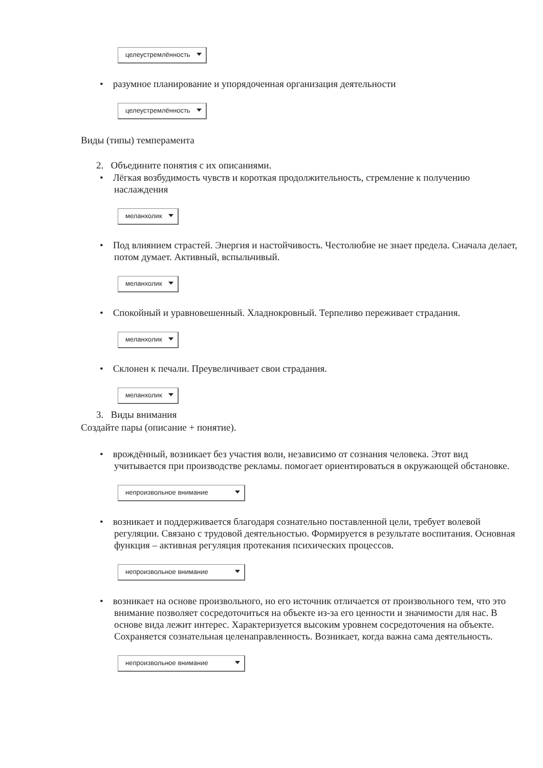целеустремлённость
• разумное планирование и упорядоченная организация деятельности
целеустремлённость
Виды (типы) темперамента
2. Объедините понятия с их описаниями.
• Лёгкая возбудимость чувств и короткая продолжительность, стремление к получению наслаждения
меланхолик
• Под влиянием страстей. Энергия и настойчивость. Честолюбие не знает предела. Сначала делает, потом думает. Активный, вспыльчивый.
меланхолик
• Спокойный и уравновешенный. Хладнокровный. Терпеливо переживает страдания.
меланхолик
• Склонен к печали. Преувеличивает свои страдания.
меланхолик
3. Виды внимания
Создайте пары (описание + понятие).
• врождённый, возникает без участия воли, независимо от сознания человека. Этот вид учитывается при производстве рекламы. помогает ориентироваться в окружающей обстановке.
непроизвольное внимание
• возникает и поддерживается благодаря сознательно поставленной цели, требует волевой регуляции. Связано с трудовой деятельностью. Формируется в результате воспитания. Основная функция – активная регуляция протекания психических процессов.
непроизвольное внимание
• возникает на основе произвольного, но его источник отличается от произвольного тем, что это внимание позволяет сосредоточиться на объекте из-за его ценности и значимости для нас. В основе вида лежит интерес. Характеризуется высоким уровнем сосредоточения на объекте. Сохраняется сознательная целенаправленность. Возникает, когда важна сама деятельность.
непроизвольное внимание